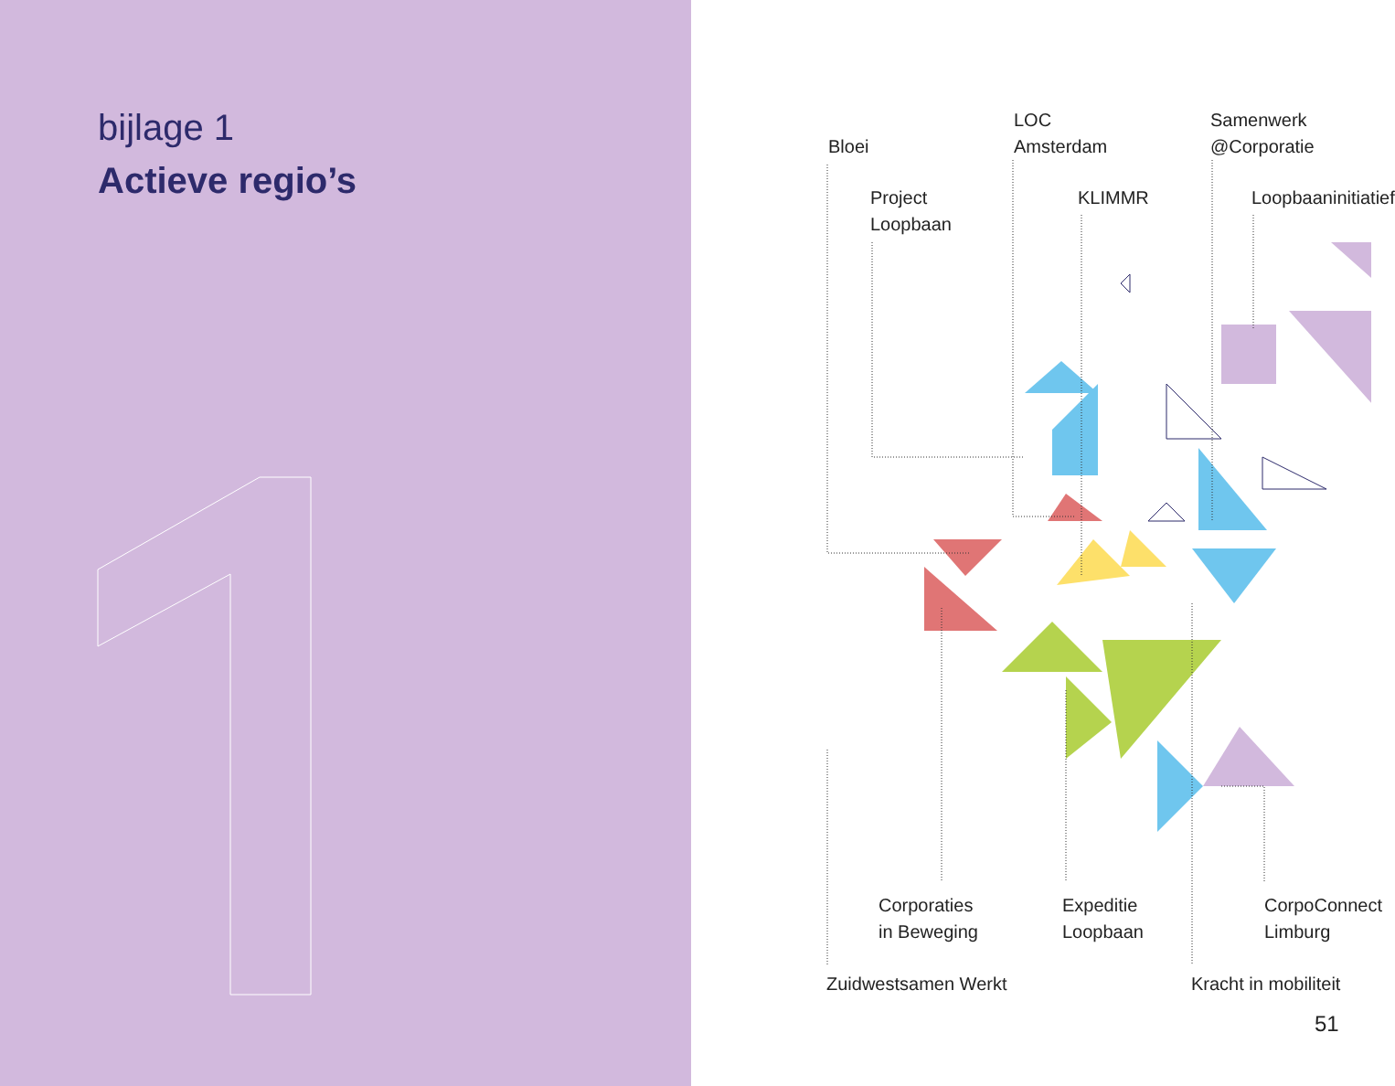bijlage 1
Actieve regio’s
Bloei
LOC
Amsterdam
Samenwerk
@Corporatie
Project
Loopbaan
KLIMMR Loopbaaninitiatief
Corporaties
in Beweging
Expeditie
Loopbaan
CorpoConnect
Limburg
Zuidwestsamen Werkt Kracht in mobiliteit
51